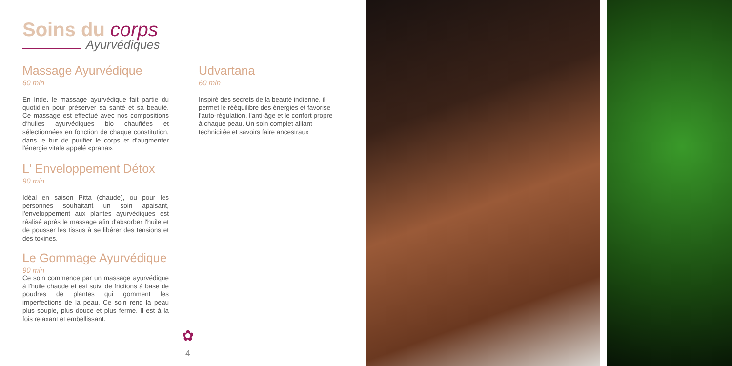Soins du corps
Ayurvédiques
Massage Ayurvédique
60 min
En Inde, le massage ayurvédique fait partie du quotidien pour préserver sa santé et sa beauté. Ce massage est effectué avec nos compositions d'huiles ayurvédiques bio chauffées et sélectionnées en fonction de chaque constitution, dans le but de purifier le corps et d'augmenter l'énergie vitale appelé «prana».
L' Enveloppement Détox
90 min
Idéal en saison Pitta (chaude), ou pour les personnes souhaitant un soin apaisant, l'enveloppement aux plantes ayurvédiques est réalisé après le massage afin d'absorber l'huile et de pousser les tissus à se libérer des tensions et des toxines.
Le Gommage Ayurvédique
90 min
Ce soin commence par un massage ayurvédique à l'huile chaude et est suivi de frictions à base de poudres de plantes qui gomment les imperfections de la peau. Ce soin rend la peau plus souple, plus douce et plus ferme. Il est à la fois relaxant et embellissant.
Udvartana
60 min
Inspiré des secrets de la beauté indienne, il permet le rééquilibre des énergies et favorise l'auto-régulation, l'anti-âge et le confort propre à chaque peau. Un soin complet alliant technicitée et savoirs faire ancestraux
✿
4